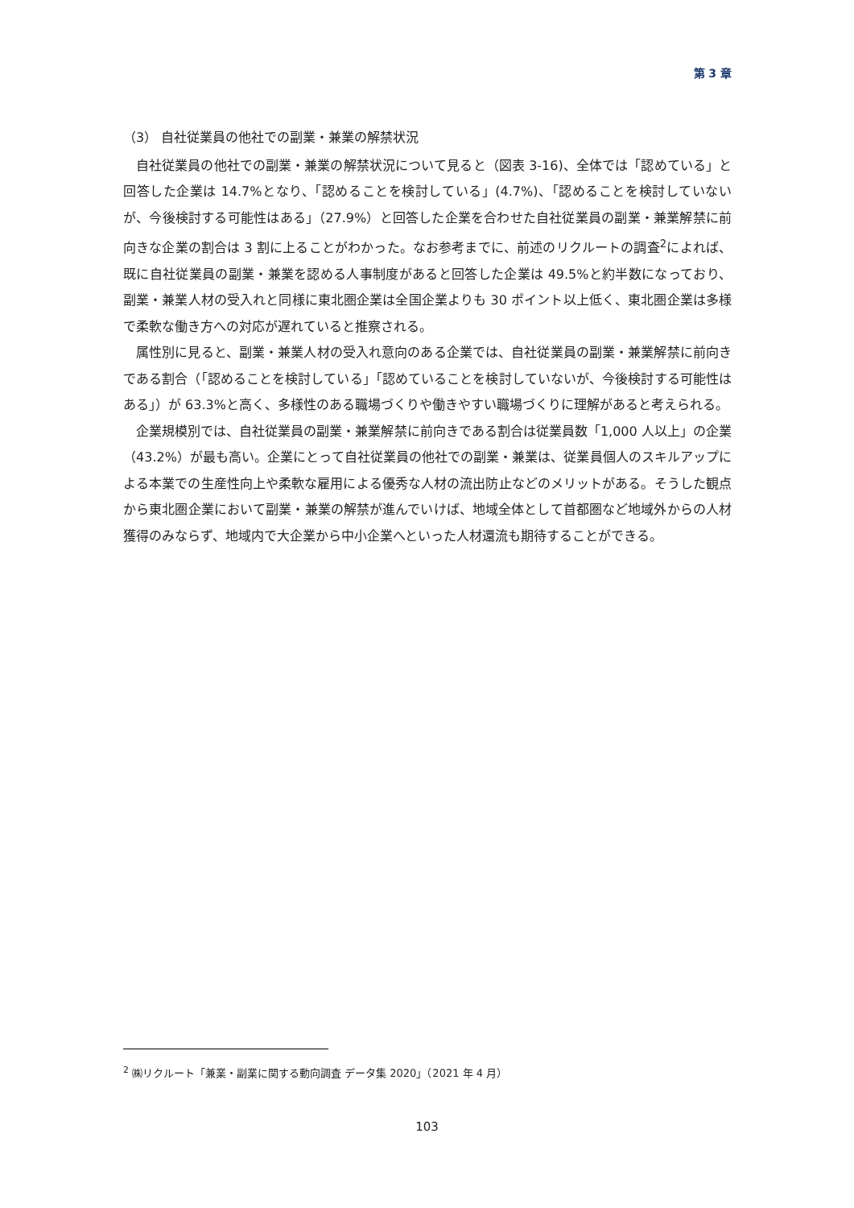第 3 章
（3） 自社従業員の他社での副業・兼業の解禁状況
自社従業員の他社での副業・兼業の解禁状況について見ると（図表 3-16)、全体では「認めている」と回答した企業は 14.7%となり、「認めることを検討している」(4.7%)、「認めることを検討していないが、今後検討する可能性はある」（27.9%）と回答した企業を合わせた自社従業員の副業・兼業解禁に前向きな企業の割合は 3 割に上ることがわかった。なお参考までに、前述のリクルートの調査<sup>2</sup>によれば、既に自社従業員の副業・兼業を認める人事制度があると回答した企業は 49.5%と約半数になっており、副業・兼業人材の受入れと同様に東北圏企業は全国企業よりも 30 ポイント以上低く、東北圏企業は多様で柔軟な働き方への対応が遅れていると推察される。
属性別に見ると、副業・兼業人材の受入れ意向のある企業では、自社従業員の副業・兼業解禁に前向きである割合（「認めることを検討している」「認めていることを検討していないが、今後検討する可能性はある」）が 63.3%と高く、多様性のある職場づくりや働きやすい職場づくりに理解があると考えられる。
企業規模別では、自社従業員の副業・兼業解禁に前向きである割合は従業員数「1,000 人以上」の企業（43.2%）が最も高い。企業にとって自社従業員の他社での副業・兼業は、従業員個人のスキルアップによる本業での生産性向上や柔軟な雇用による優秀な人材の流出防止などのメリットがある。そうした観点から東北圏企業において副業・兼業の解禁が進んでいけば、地域全体として首都圏など地域外からの人材獲得のみならず、地域内で大企業から中小企業へといった人材還流も期待することができる。
<sup>2</sup> ㈱リクルート「兼業・副業に関する動向調査 データ集 2020」（2021 年 4 月）
103